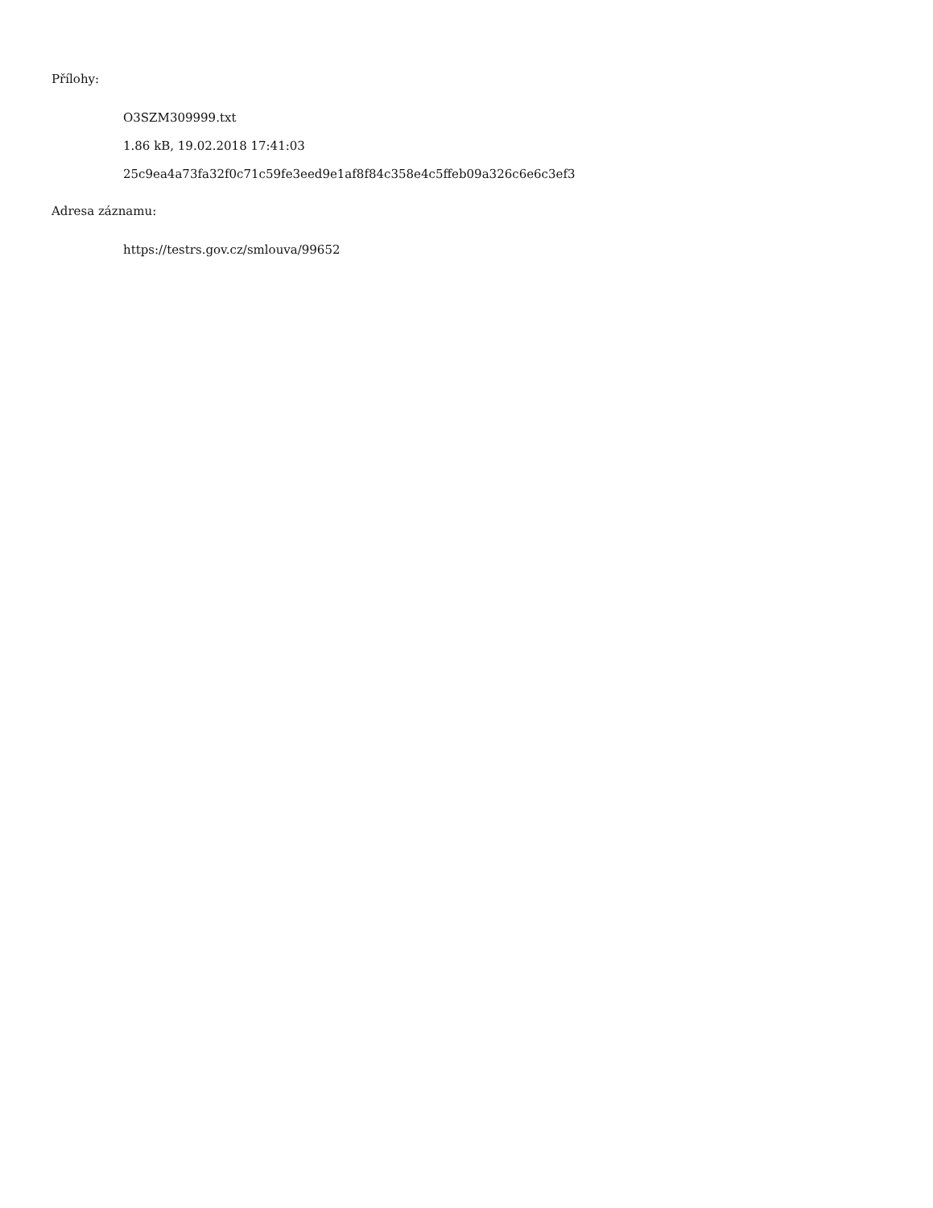Přílohy:
O3SZM309999.txt
1.86 kB, 19.02.2018 17:41:03
25c9ea4a73fa32f0c71c59fe3eed9e1af8f84c358e4c5ffeb09a326c6e6c3ef3
Adresa záznamu:
https://testrs.gov.cz/smlouva/99652